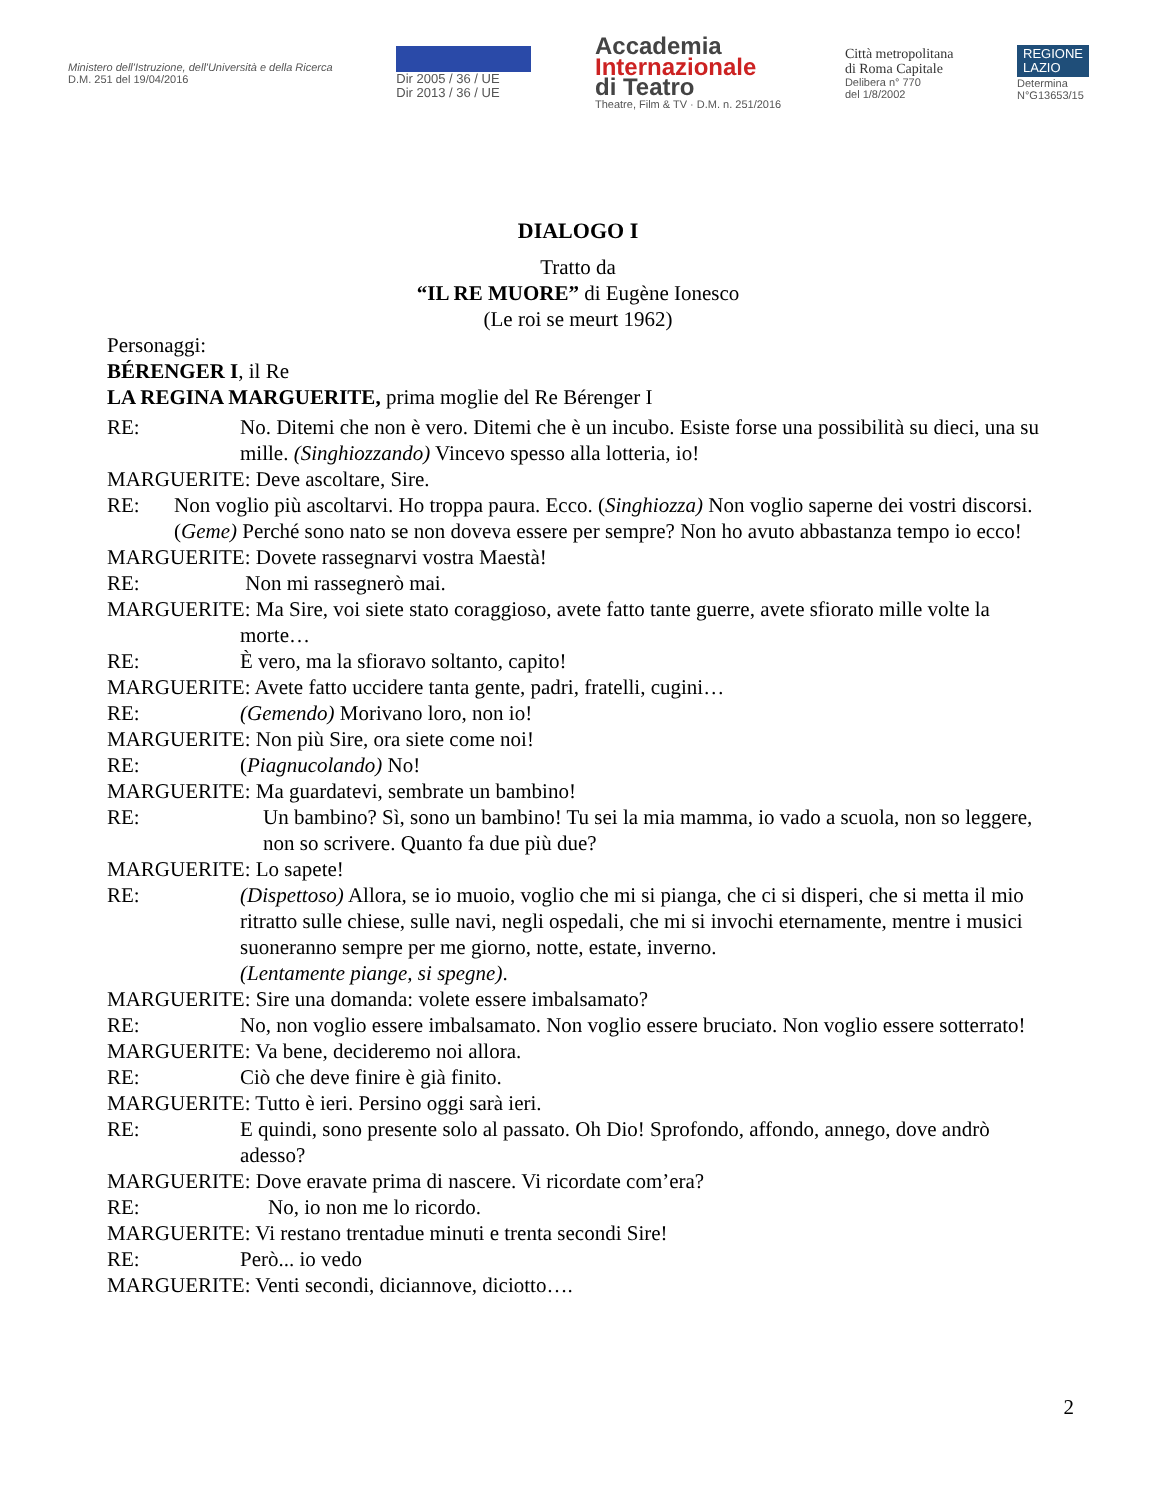Ministero dell'Istruzione, dell'Università e della Ricerca
D.M. 251 del 19/04/2016
Dir 2005 / 36 / UE
Dir 2013 / 36 / UE
Accademia
Internazionale
di Teatro
Theatre, Film & TV · D.M. n. 251/2016
Città metropolitana
di Roma Capitale
Delibera n° 770
del 1/8/2002
REGIONE
LAZIO
Determina
N°G13653/15
DIALOGO I
Tratto da
“IL RE MUORE” di Eugène Ionesco
(Le roi se meurt 1962)
Personaggi:
BÉRENGER I, il Re
LA REGINA MARGUERITE, prima moglie del Re Bérenger I
RE: No. Ditemi che non è vero. Ditemi che è un incubo. Esiste forse una possibilità su dieci, una su mille. (Singhiozzando) Vincevo spesso alla lotteria, io!
MARGUERITE: Deve ascoltare, Sire.
RE: Non voglio più ascoltarvi. Ho troppa paura. Ecco. (Singhiozza) Non voglio saperne dei vostri discorsi. (Geme) Perché sono nato se non doveva essere per sempre? Non ho avuto abbastanza tempo io ecco!
MARGUERITE: Dovete rassegnarvi vostra Maestà!
RE: Non mi rassegnerò mai.
MARGUERITE: Ma Sire, voi siete stato coraggioso, avete fatto tante guerre, avete sfiorato mille volte la
morte…
RE: È vero, ma la sfioravo soltanto, capito!
MARGUERITE: Avete fatto uccidere tanta gente, padri, fratelli, cugini…
RE: (Gemendo) Morivano loro, non io!
MARGUERITE: Non più Sire, ora siete come noi!
RE: (Piagnucolando) No!
MARGUERITE: Ma guardatevi, sembrate un bambino!
RE: Un bambino? Sì, sono un bambino! Tu sei la mia mamma, io vado a scuola, non so leggere, non so scrivere. Quanto fa due più due?
MARGUERITE: Lo sapete!
RE: (Dispettoso) Allora, se io muoio, voglio che mi si pianga, che ci si disperi, che si metta il mio ritratto sulle chiese, sulle navi, negli ospedali, che mi si invochi eternamente, mentre i musici suoneranno sempre per me giorno, notte, estate, inverno.
(Lentamente piange, si spegne).
MARGUERITE: Sire una domanda: volete essere imbalsamato?
RE: No, non voglio essere imbalsamato. Non voglio essere bruciato. Non voglio essere sotterrato!
MARGUERITE: Va bene, decideremo noi allora.
RE: Ciò che deve finire è già finito.
MARGUERITE: Tutto è ieri. Persino oggi sarà ieri.
RE: E quindi, sono presente solo al passato. Oh Dio! Sprofondo, affondo, annego, dove andrò adesso?
MARGUERITE: Dove eravate prima di nascere. Vi ricordate com’era?
RE: No, io non me lo ricordo.
MARGUERITE: Vi restano trentadue minuti e trenta secondi Sire!
RE: Però... io vedo
MARGUERITE: Venti secondi, diciannove, diciotto….
2